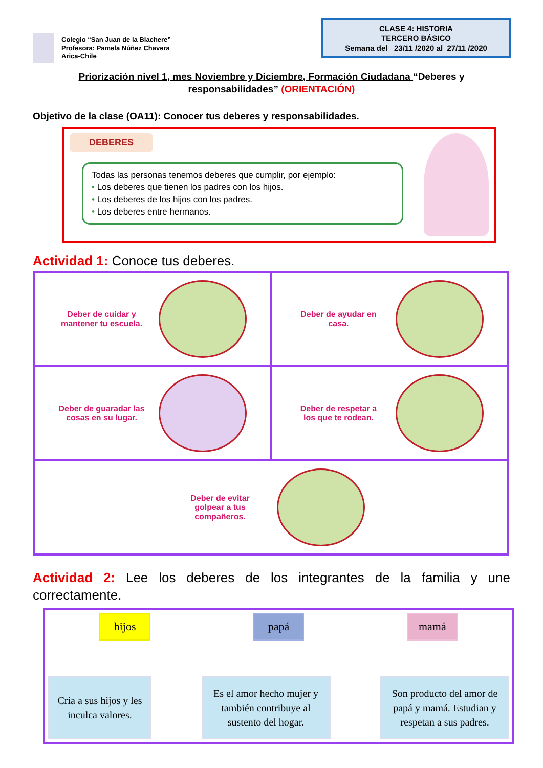Colegio “San Juan de la Blachere”
Profesora: Pamela Núñez Chavera
Arica-Chile
CLASE 4: HISTORIA
TERCERO BÁSICO
Semana del 23/11 /2020 al 27/11 /2020
Priorización nivel 1, mes Noviembre y Diciembre, Formación Ciudadana “Deberes y responsabilidades” (ORIENTACIÓN)
Objetivo de la clase (OA11): Conocer tus deberes y responsabilidades.
DEBERES
Todas las personas tenemos deberes que cumplir, por ejemplo:
• Los deberes que tienen los padres con los hijos.
• Los deberes de los hijos con los padres.
• Los deberes entre hermanos.
Actividad 1: Conoce tus deberes.
| Deber de cuidar y mantener tu escuela. | Deber de ayudar en casa. |
| Deber de guaradar las cosas en su lugar. | Deber de respetar a los que te rodean. |
| Deber de evitar golpear a tus compañeros. | |
Actividad 2: Lee los deberes de los integrantes de la familia y une correctamente.
hijos papá mamá
Cría a sus hijos y les inculca valores.
Es el amor hecho mujer y también contribuye al sustento del hogar.
Son producto del amor de papá y mamá. Estudian y respetan a sus padres.